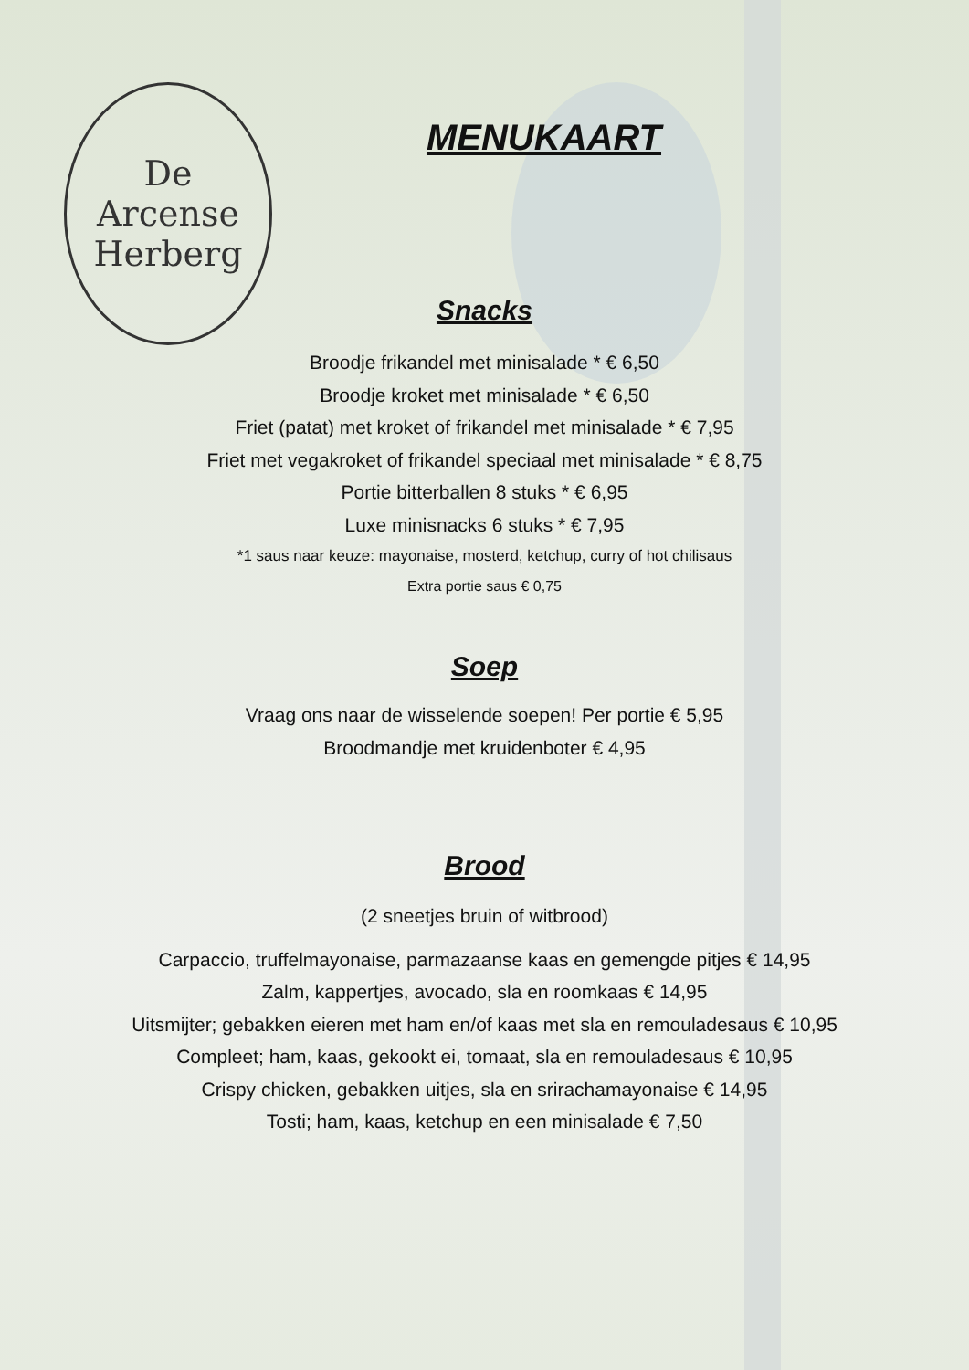De
Arcense
Herberg
MENUKAART
Snacks
Broodje frikandel met minisalade * € 6,50
Broodje kroket met minisalade * € 6,50
Friet (patat) met kroket of frikandel met minisalade * € 7,95
Friet met vegakroket of frikandel speciaal met minisalade * € 8,75
Portie bitterballen 8 stuks * € 6,95
Luxe minisnacks 6 stuks * € 7,95
*1 saus naar keuze: mayonaise, mosterd, ketchup, curry of hot chilisaus
Extra portie saus € 0,75
Soep
Vraag ons naar de wisselende soepen! Per portie € 5,95
Broodmandje met kruidenboter € 4,95
Brood
(2 sneetjes bruin of witbrood)
Carpaccio, truffelmayonaise, parmazaanse kaas en gemengde pitjes € 14,95
Zalm, kappertjes, avocado, sla en roomkaas € 14,95
Uitsmijter; gebakken eieren met ham en/of kaas met sla en remouladesaus € 10,95
Compleet; ham, kaas, gekookt ei, tomaat, sla en remouladesaus € 10,95
Crispy chicken, gebakken uitjes, sla en srirachamayonaise € 14,95
Tosti; ham, kaas, ketchup en een minisalade € 7,50